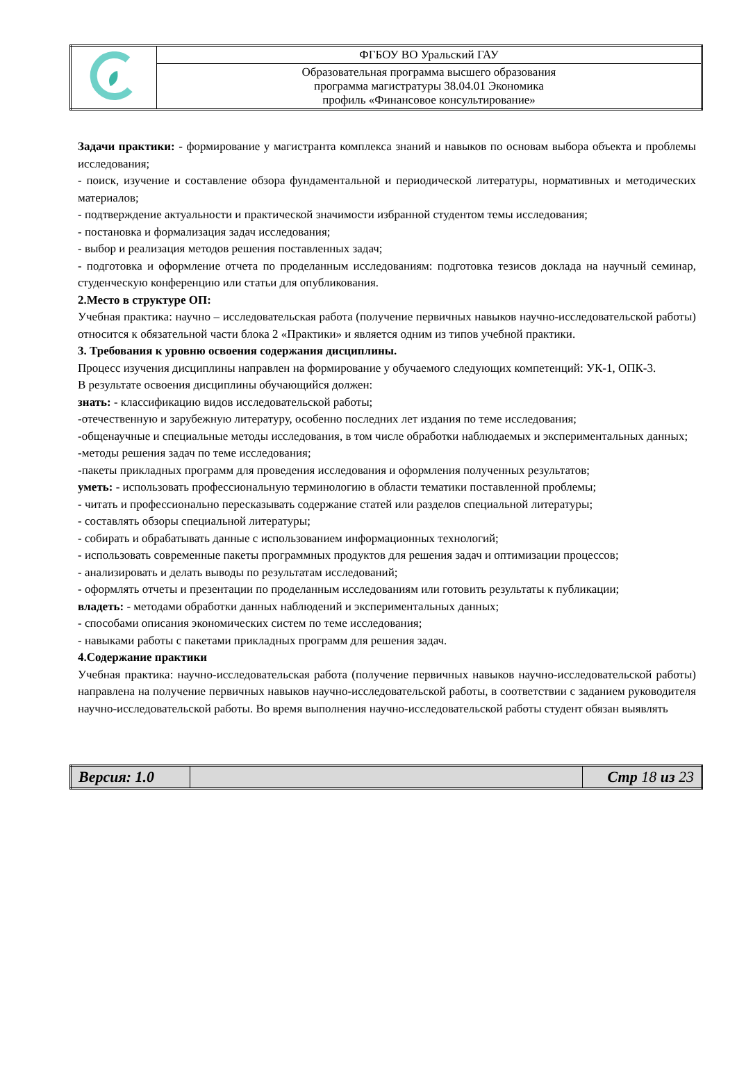| | ФГБОУ ВО Уральский ГАУ |
| | Образовательная программа высшего образования программа магистратуры 38.04.01 Экономика профиль «Финансовое консультирование» |
Задачи практики: - формирование у магистранта комплекса знаний и навыков по основам выбора объекта и проблемы исследования;
- поиск, изучение и составление обзора фундаментальной и периодической литературы, нормативных и методических материалов;
- подтверждение актуальности и практической значимости избранной студентом темы исследования;
- постановка и формализация задач исследования;
- выбор и реализация методов решения поставленных задач;
- подготовка и оформление отчета по проделанным исследованиям: подготовка тезисов доклада на научный семинар, студенческую конференцию или статьи для опубликования.
2.Место в структуре ОП:
Учебная практика: научно – исследовательская работа (получение первичных навыков научно-исследовательской работы) относится к обязательной части блока 2 «Практики» и является одним из типов учебной практики.
3. Требования к уровню освоения содержания дисциплины.
Процесс изучения дисциплины направлен на формирование у обучаемого следующих компетенций: УК-1, ОПК-3.
В результате освоения дисциплины обучающийся должен:
знать: - классификацию видов исследовательской работы;
-отечественную и зарубежную литературу, особенно последних лет издания по теме исследования;
-общенаучные и специальные методы исследования, в том числе обработки наблюдаемых и экспериментальных данных;
-методы решения задач по теме исследования;
-пакеты прикладных программ для проведения исследования и оформления полученных результатов;
уметь: - использовать профессиональную терминологию в области тематики поставленной проблемы;
- читать и профессионально пересказывать содержание статей или разделов специальной литературы;
- составлять обзоры специальной литературы;
- собирать и обрабатывать данные с использованием информационных технологий;
- использовать современные пакеты программных продуктов для решения задач и оптимизации процессов;
- анализировать и делать выводы по результатам исследований;
- оформлять отчеты и презентации по проделанным исследованиям или готовить результаты к публикации;
владеть: - методами обработки данных наблюдений и экспериментальных данных;
- способами описания экономических систем по теме исследования;
- навыками работы с пакетами прикладных программ для решения задач.
4.Содержание практики
Учебная практика: научно-исследовательская работа (получение первичных навыков научно-исследовательской работы) направлена на получение первичных навыков научно-исследовательской работы, в соответствии с заданием руководителя научно-исследовательской работы. Во время выполнения научно-исследовательской работы студент обязан выявлять
| Версия: 1.0 | | Стр 18 из 23 |